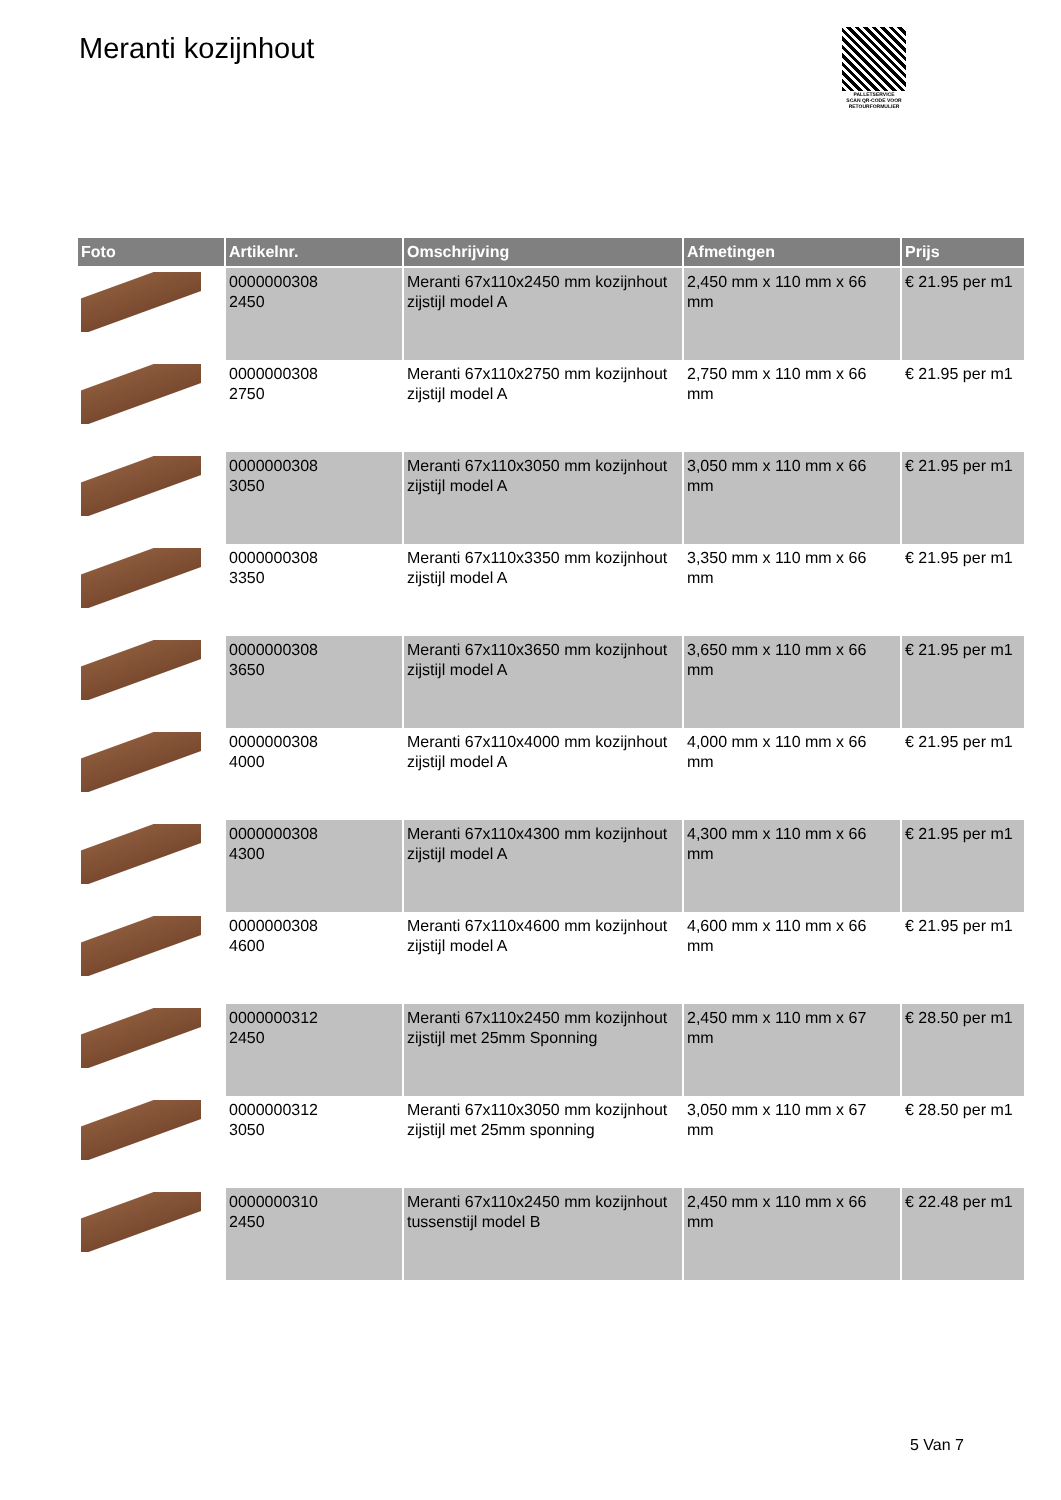Meranti kozijnhout
PALLETSERVICE
SCAN QR-CODE VOOR RETOURFORMULIER
| Foto | Artikelnr. | Omschrijving | Afmetingen | Prijs |
| --- | --- | --- | --- | --- |
| | 0000000308 2450 | Meranti 67x110x2450 mm kozijnhout zijstijl model A | 2,450 mm x 110 mm x 66 mm | € 21.95 per m1 |
| | 0000000308 2750 | Meranti 67x110x2750 mm kozijnhout zijstijl model A | 2,750 mm x 110 mm x 66 mm | € 21.95 per m1 |
| | 0000000308 3050 | Meranti 67x110x3050 mm kozijnhout zijstijl model A | 3,050 mm x 110 mm x 66 mm | € 21.95 per m1 |
| | 0000000308 3350 | Meranti 67x110x3350 mm kozijnhout zijstijl model A | 3,350 mm x 110 mm x 66 mm | € 21.95 per m1 |
| | 0000000308 3650 | Meranti 67x110x3650 mm kozijnhout zijstijl model A | 3,650 mm x 110 mm x 66 mm | € 21.95 per m1 |
| | 0000000308 4000 | Meranti 67x110x4000 mm kozijnhout zijstijl model A | 4,000 mm x 110 mm x 66 mm | € 21.95 per m1 |
| | 0000000308 4300 | Meranti 67x110x4300 mm kozijnhout zijstijl model A | 4,300 mm x 110 mm x 66 mm | € 21.95 per m1 |
| | 0000000308 4600 | Meranti 67x110x4600 mm kozijnhout zijstijl model A | 4,600 mm x 110 mm x 66 mm | € 21.95 per m1 |
| | 0000000312 2450 | Meranti 67x110x2450 mm kozijnhout zijstijl met 25mm Sponning | 2,450 mm x 110 mm x 67 mm | € 28.50 per m1 |
| | 0000000312 3050 | Meranti 67x110x3050 mm kozijnhout zijstijl met 25mm sponning | 3,050 mm x 110 mm x 67 mm | € 28.50 per m1 |
| | 0000000310 2450 | Meranti 67x110x2450 mm kozijnhout tussenstijl model B | 2,450 mm x 110 mm x 66 mm | € 22.48 per m1 |
5 Van 7